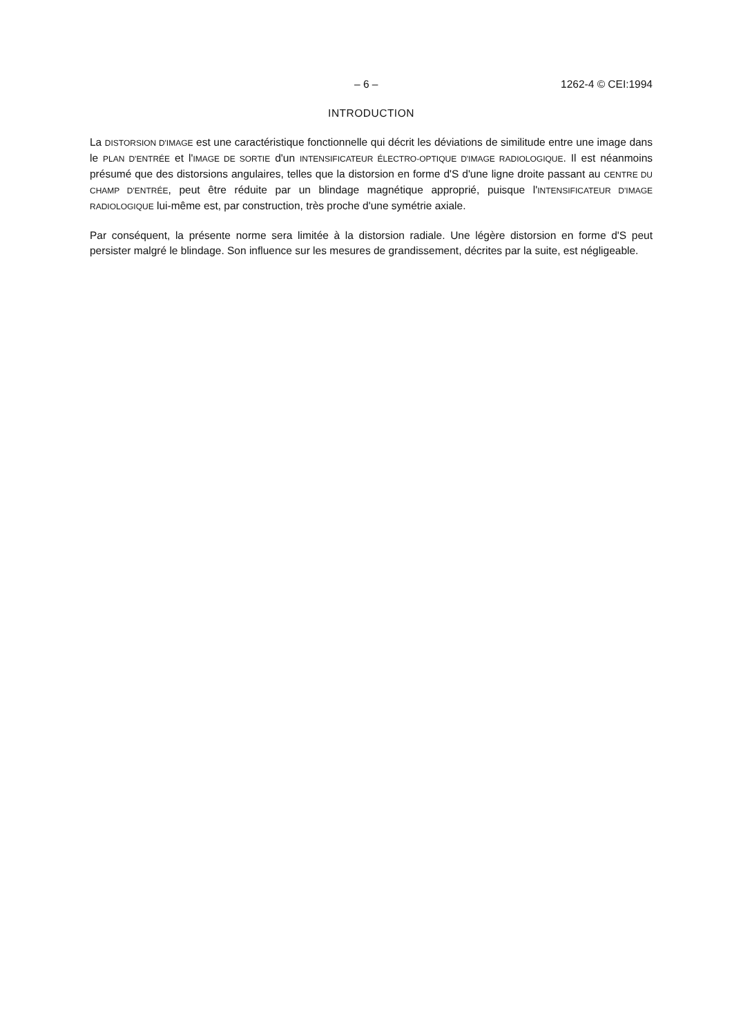– 6 – 1262-4 © CEI:1994
INTRODUCTION
La DISTORSION D'IMAGE est une caractéristique fonctionnelle qui décrit les déviations de similitude entre une image dans le PLAN D'ENTRÉE et l'IMAGE DE SORTIE d'un INTENSIFICATEUR ÉLECTRO-OPTIQUE D'IMAGE RADIOLOGIQUE. Il est néanmoins présumé que des distorsions angulaires, telles que la distorsion en forme d'S d'une ligne droite passant au CENTRE DU CHAMP D'ENTRÉE, peut être réduite par un blindage magnétique approprié, puisque l'INTENSIFICATEUR D'IMAGE RADIOLOGIQUE lui-même est, par construction, très proche d'une symétrie axiale.
Par conséquent, la présente norme sera limitée à la distorsion radiale. Une légère distorsion en forme d'S peut persister malgré le blindage. Son influence sur les mesures de grandissement, décrites par la suite, est négligeable.